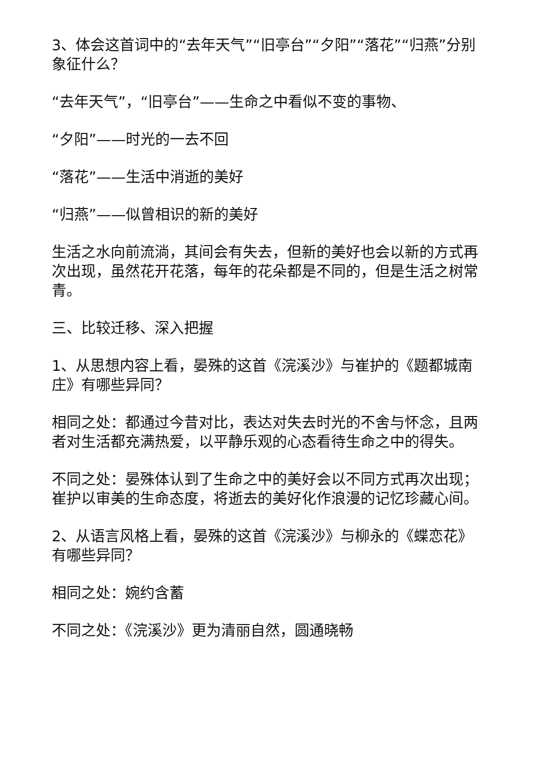3、体会这首词中的“去年天气”“旧亭台”“夕阳”“落花”“归燕”分别象征什么？
“去年天气”，“旧亭台”——生命之中看似不变的事物、
“夕阳”——时光的一去不回
“落花”——生活中消逝的美好
“归燕”——似曾相识的新的美好
生活之水向前流淌，其间会有失去，但新的美好也会以新的方式再次出现，虽然花开花落，每年的花朵都是不同的，但是生活之树常青。
三、比较迁移、深入把握
1、从思想内容上看，晏殊的这首《浣溪沙》与崔护的《题都城南庄》有哪些异同？
相同之处：都通过今昔对比，表达对失去时光的不舍与怀念，且两者对生活都充满热爱，以平静乐观的心态看待生命之中的得失。
不同之处：晏殊体认到了生命之中的美好会以不同方式再次出现；崔护以审美的生命态度，将逝去的美好化作浪漫的记忆珍藏心间。
2、从语言风格上看，晏殊的这首《浣溪沙》与柳永的《蝶恋花》有哪些异同？
相同之处：婉约含蓄
不同之处：《浣溪沙》更为清丽自然，圆通晓畅